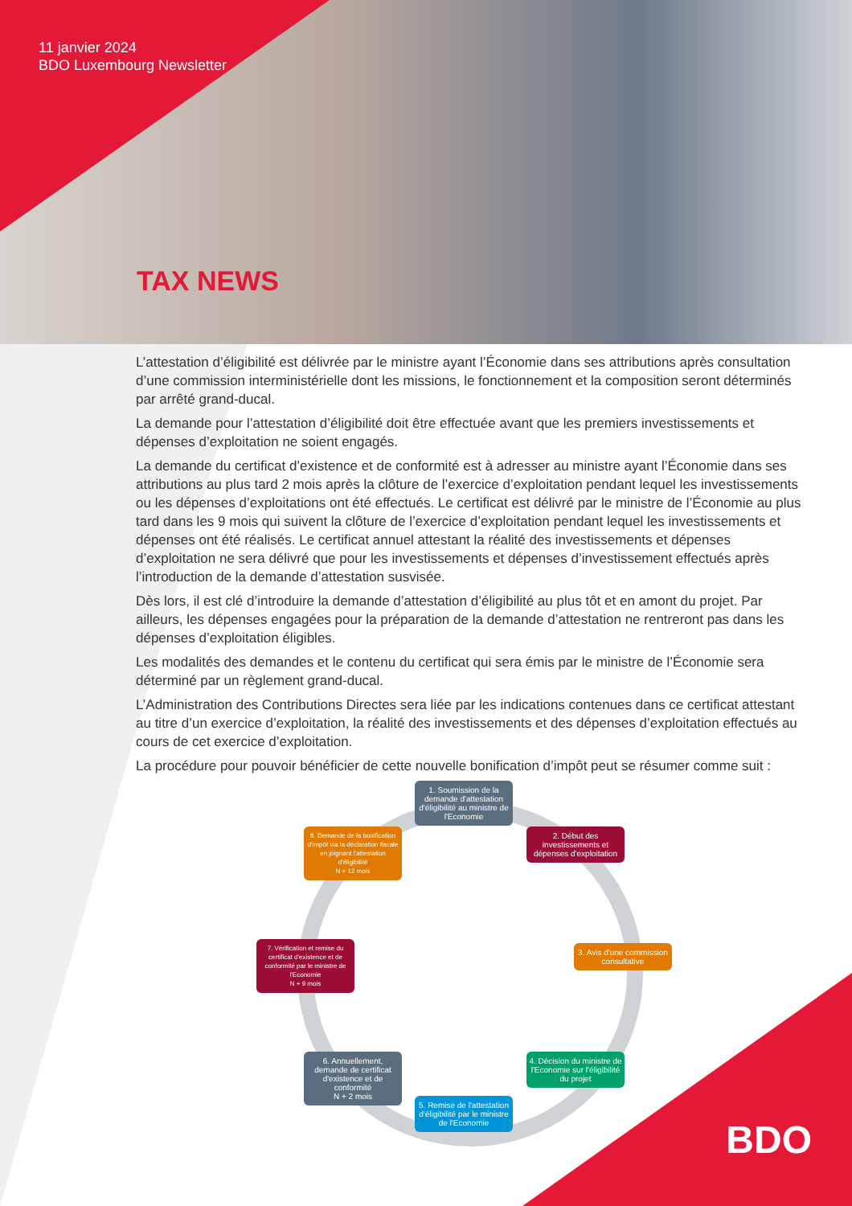11 janvier 2024
BDO Luxembourg Newsletter
TAX NEWS
L’attestation d’éligibilité est délivrée par le ministre ayant l’Économie dans ses attributions après consultation d’une commission interministérielle dont les missions, le fonctionnement et la composition seront déterminés par arrêté grand-ducal.
La demande pour l’attestation d’éligibilité doit être effectuée avant que les premiers investissements et dépenses d’exploitation ne soient engagés.
La demande du certificat d’existence et de conformité est à adresser au ministre ayant l’Économie dans ses attributions au plus tard 2 mois après la clôture de l’exercice d’exploitation pendant lequel les investissements ou les dépenses d’exploitations ont été effectués. Le certificat est délivré par le ministre de l’Économie au plus tard dans les 9 mois qui suivent la clôture de l’exercice d’exploitation pendant lequel les investissements et dépenses ont été réalisés. Le certificat annuel attestant la réalité des investissements et dépenses d’exploitation ne sera délivré que pour les investissements et dépenses d’investissement effectués après l’introduction de la demande d’attestation susvisée.
Dès lors, il est clé d’introduire la demande d’attestation d’éligibilité au plus tôt et en amont du projet. Par ailleurs, les dépenses engagées pour la préparation de la demande d’attestation ne rentreront pas dans les dépenses d’exploitation éligibles.
Les modalités des demandes et le contenu du certificat qui sera émis par le ministre de l’Économie sera déterminé par un règlement grand-ducal.
L’Administration des Contributions Directes sera liée par les indications contenues dans ce certificat attestant au titre d’un exercice d’exploitation, la réalité des investissements et des dépenses d’exploitation effectués au cours de cet exercice d’exploitation.
La procédure pour pouvoir bénéficier de cette nouvelle bonification d’impôt peut se résumer comme suit :
1. Soumission de la demande d'attestation d'éligibilité au ministre de l'Economie
2. Début des investissements et dépenses d'exploitation
3. Avis d'une commission consultative
4. Décision du ministre de l'Economie sur l'éligibilité du projet
5. Remise de l'attestation d'éligibilité par le ministre de l'Economie
6. Annuellement, demande de certificat d'existence et de conformité
N + 2 mois
7. Vérification et remise du certificat d'existence et de conformité par le ministre de l'Economie
N + 9 mois
8. Demande de la bonification d'impôt via la déclaration fiscale en joignant l'attestation d'éligibilité
N + 12 mois
BDO